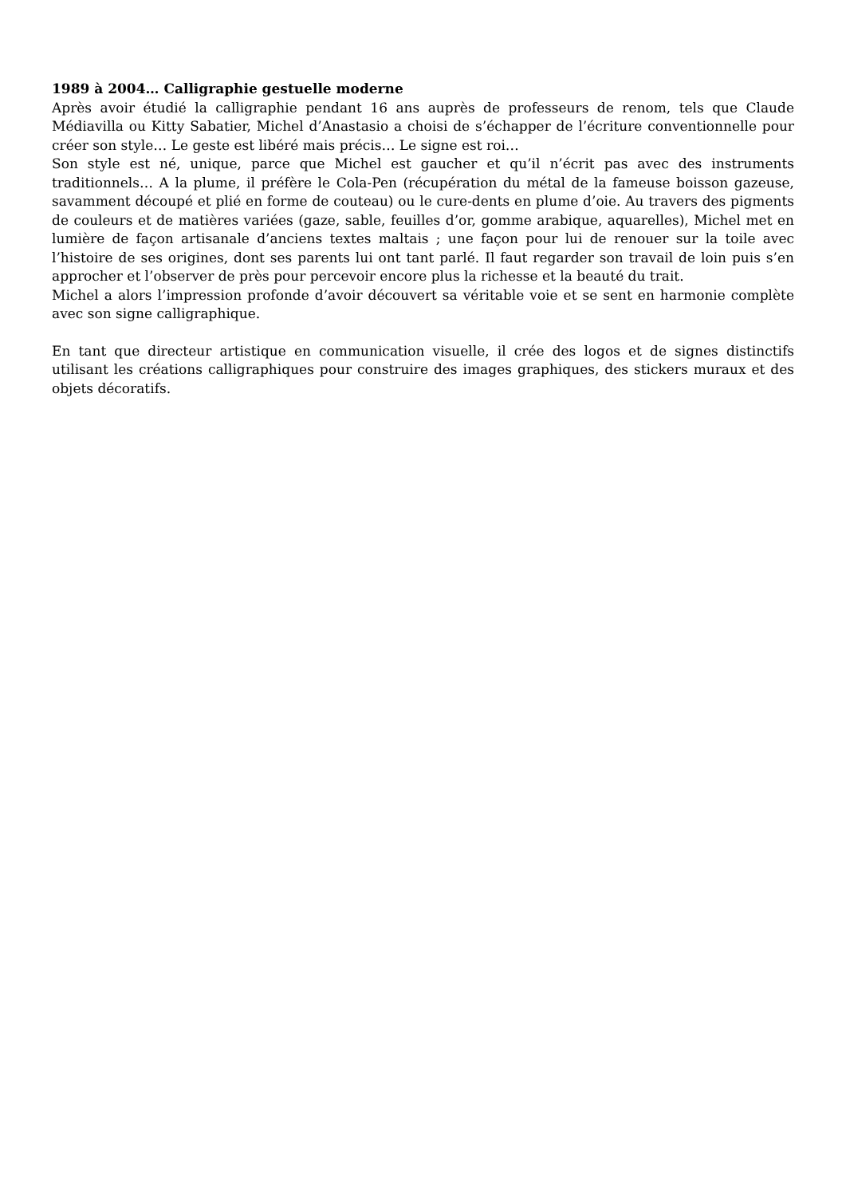1989 à 2004… Calligraphie gestuelle moderne
Après avoir étudié la calligraphie pendant 16 ans auprès de professeurs de renom, tels que Claude Médiavilla ou Kitty Sabatier, Michel d’Anastasio a choisi de s’échapper de l’écriture conventionnelle pour créer son style… Le geste est libéré mais précis… Le signe est roi…
Son style est né, unique, parce que Michel est gaucher et qu’il n’écrit pas avec des instruments traditionnels… A la plume, il préfère le Cola-Pen (récupération du métal de la fameuse boisson gazeuse, savamment découpé et plié en forme de couteau) ou le cure-dents en plume d’oie. Au travers des pigments de couleurs et de matières variées (gaze, sable, feuilles d’or, gomme arabique, aquarelles), Michel met en lumière de façon artisanale d’anciens textes maltais ; une façon pour lui de renouer sur la toile avec l’histoire de ses origines, dont ses parents lui ont tant parlé. Il faut regarder son travail de loin puis s’en approcher et l’observer de près pour percevoir encore plus la richesse et la beauté du trait.
Michel a alors l’impression profonde d’avoir découvert sa véritable voie et se sent en harmonie complète avec son signe calligraphique.
En tant que directeur artistique en communication visuelle, il crée des logos et de signes distinctifs utilisant les créations calligraphiques pour construire des images graphiques, des stickers muraux et des objets décoratifs.